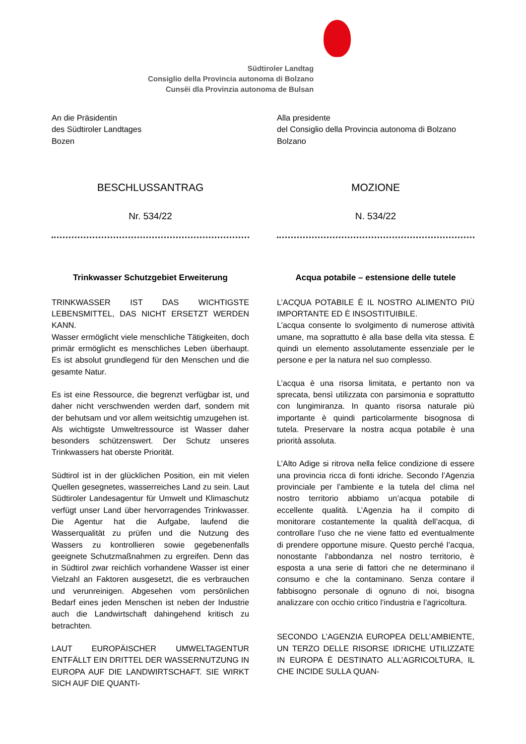Südtiroler Landtag
Consiglio della Provincia autonoma di Bolzano
Cunsëi dla Provinzia autonoma de Bulsan
An die Präsidentin
des Südtiroler Landtages
Bozen
BESCHLUSSANTRAG
Nr. 534/22
Trinkwasser Schutzgebiet Erweiterung
TRINKWASSER IST DAS WICHTIGSTE LEBENSMITTEL, DAS NICHT ERSETZT WERDEN KANN.
Wasser ermöglicht viele menschliche Tätigkeiten, doch primär ermöglicht es menschliches Leben überhaupt. Es ist absolut grundlegend für den Menschen und die gesamte Natur.
Es ist eine Ressource, die begrenzt verfügbar ist, und daher nicht verschwenden werden darf, sondern mit der behutsam und vor allem weitsichtig umzugehen ist. Als wichtigste Umweltressource ist Wasser daher besonders schützenswert. Der Schutz unseres Trinkwassers hat oberste Priorität.
Südtirol ist in der glücklichen Position, ein mit vielen Quellen gesegnetes, wasserreiches Land zu sein. Laut Südtiroler Landesagentur für Umwelt und Klimaschutz verfügt unser Land über hervorragendes Trinkwasser. Die Agentur hat die Aufgabe, laufend die Wasserqualität zu prüfen und die Nutzung des Wassers zu kontrollieren sowie gegebenenfalls geeignete Schutzmaßnahmen zu ergreifen. Denn das in Südtirol zwar reichlich vorhandene Wasser ist einer Vielzahl an Faktoren ausgesetzt, die es verbrauchen und verunreinigen. Abgesehen vom persönlichen Bedarf eines jeden Menschen ist neben der Industrie auch die Landwirtschaft dahingehend kritisch zu betrachten.
LAUT EUROPÄISCHER UMWELTAGENTUR ENTFÄLLT EIN DRITTEL DER WASSERNUTZUNG IN EUROPA AUF DIE LANDWIRTSCHAFT. SIE WIRKT SICH AUF DIE QUANTI-
Alla presidente
del Consiglio della Provincia autonoma di Bolzano
Bolzano
MOZIONE
N. 534/22
Acqua potabile – estensione delle tutele
L’ACQUA POTABILE È IL NOSTRO ALIMENTO PIÙ IMPORTANTE ED È INSOSTITUIBILE.
L’acqua consente lo svolgimento di numerose attività umane, ma soprattutto è alla base della vita stessa. È quindi un elemento assolutamente essenziale per le persone e per la natura nel suo complesso.
L’acqua è una risorsa limitata, e pertanto non va sprecata, bensì utilizzata con parsimonia e soprattutto con lungimiranza. In quanto risorsa naturale più importante è quindi particolarmente bisognosa di tutela. Preservare la nostra acqua potabile è una priorità assoluta.
L’Alto Adige si ritrova nella felice condizione di essere una provincia ricca di fonti idriche. Secondo l’Agenzia provinciale per l’ambiente e la tutela del clima nel nostro territorio abbiamo un’acqua potabile di eccellente qualità. L’Agenzia ha il compito di monitorare costantemente la qualità dell’acqua, di controllare l’uso che ne viene fatto ed eventualmente di prendere opportune misure. Questo perché l’acqua, nonostante l’abbondanza nel nostro territorio, è esposta a una serie di fattori che ne determinano il consumo e che la contaminano. Senza contare il fabbisogno personale di ognuno di noi, bisogna analizzare con occhio critico l’industria e l’agricoltura.
SECONDO L’AGENZIA EUROPEA DELL’AMBIENTE, UN TERZO DELLE RISORSE IDRICHE UTILIZZATE IN EUROPA È DESTINATO ALL’AGRICOLTURA, IL CHE INCIDE SULLA QUAN-